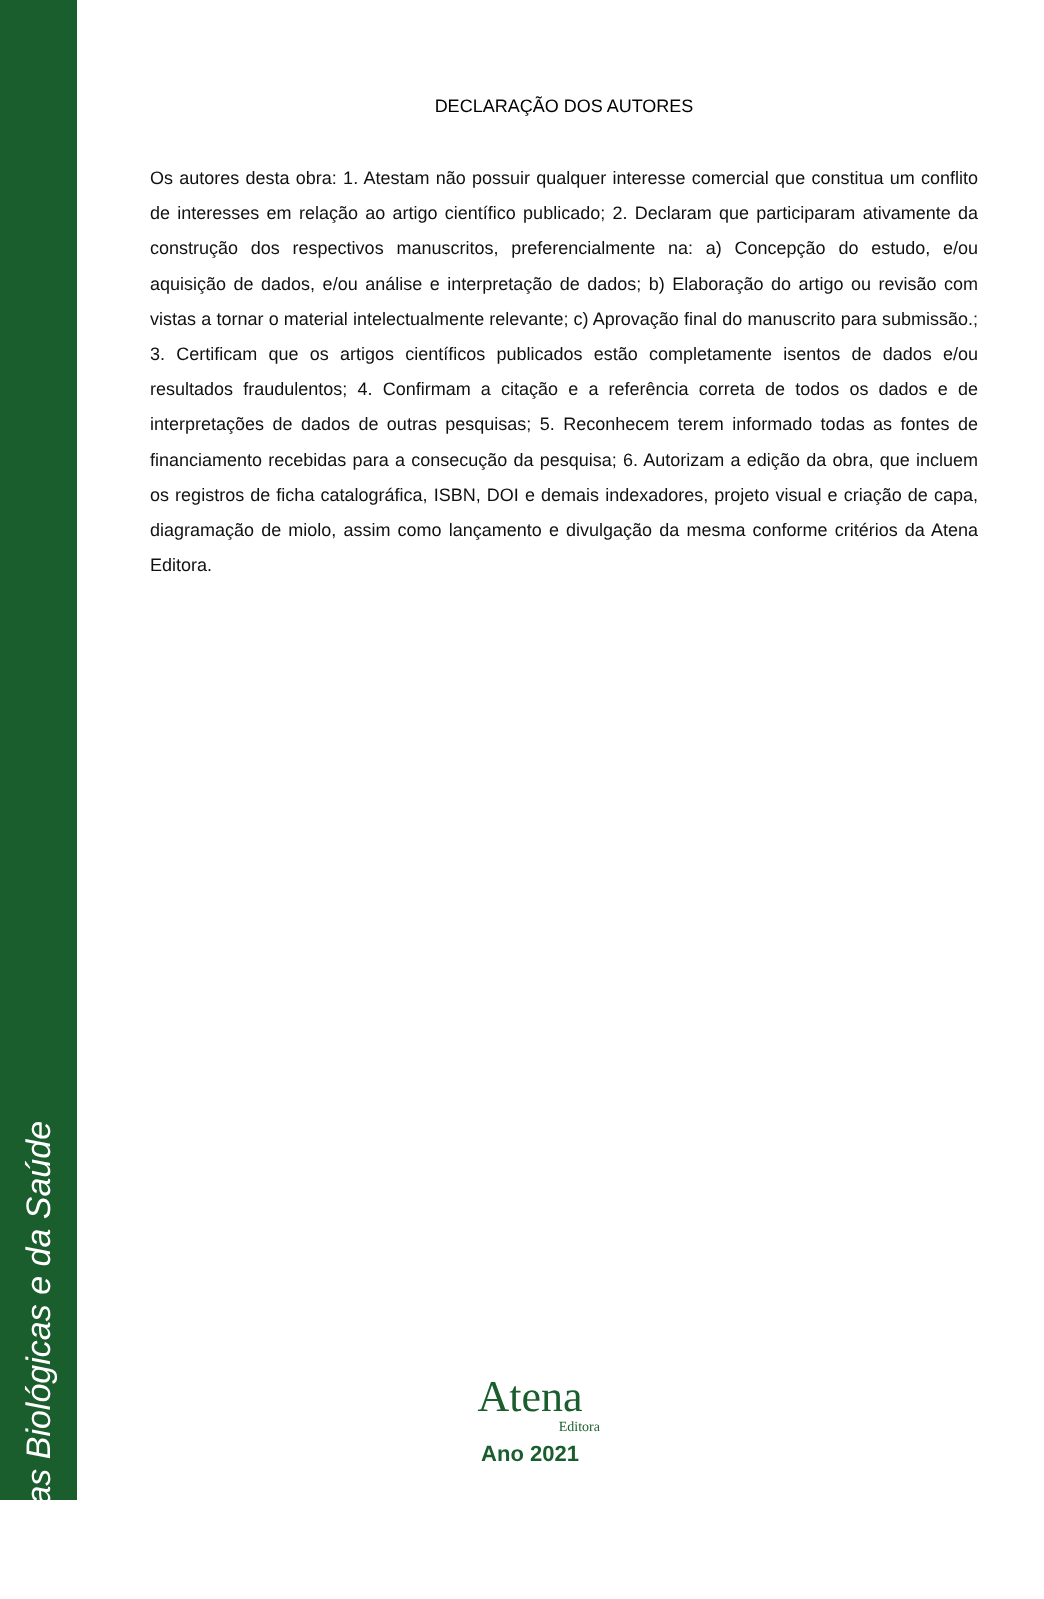Ciências Biológicas e da Saúde
DECLARAÇÃO DOS AUTORES
Os autores desta obra: 1. Atestam não possuir qualquer interesse comercial que constitua um conflito de interesses em relação ao artigo científico publicado; 2. Declaram que participaram ativamente da construção dos respectivos manuscritos, preferencialmente na: a) Concepção do estudo, e/ou aquisição de dados, e/ou análise e interpretação de dados; b) Elaboração do artigo ou revisão com vistas a tornar o material intelectualmente relevante; c) Aprovação final do manuscrito para submissão.; 3. Certificam que os artigos científicos publicados estão completamente isentos de dados e/ou resultados fraudulentos; 4. Confirmam a citação e a referência correta de todos os dados e de interpretações de dados de outras pesquisas; 5. Reconhecem terem informado todas as fontes de financiamento recebidas para a consecução da pesquisa; 6. Autorizam a edição da obra, que incluem os registros de ficha catalográfica, ISBN, DOI e demais indexadores, projeto visual e criação de capa, diagramação de miolo, assim como lançamento e divulgação da mesma conforme critérios da Atena Editora.
Atena
Editora
Ano 2021